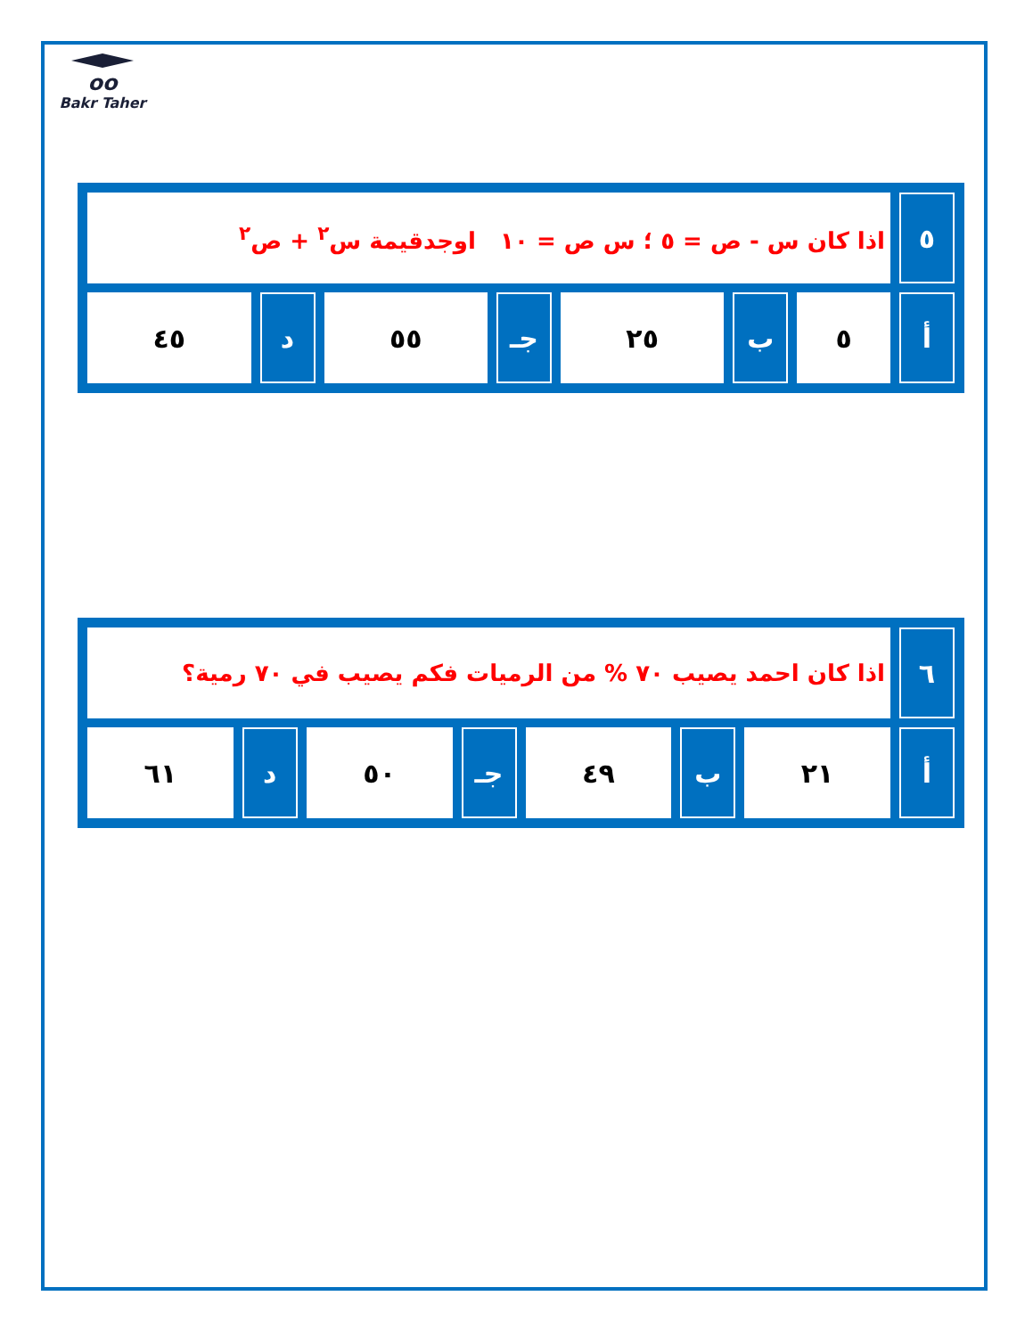oo
Bakr Taher
| ٥ | اذا كان س - ص = ٥ ؛ س ص = ١٠ اوجدقيمة س<sup>٢</sup> + ص<sup>٢</sup> | | | | | | |
| أ | ٥ | ب | ٢٥ | جـ | ٥٥ | د | ٤٥ |
| ٦ | اذا كان احمد يصيب ٧٠ % من الرميات فكم يصيب في ٧٠ رمية؟ | | | | | | |
| أ | ٢١ | ب | ٤٩ | جـ | ٥٠ | د | ٦١ |